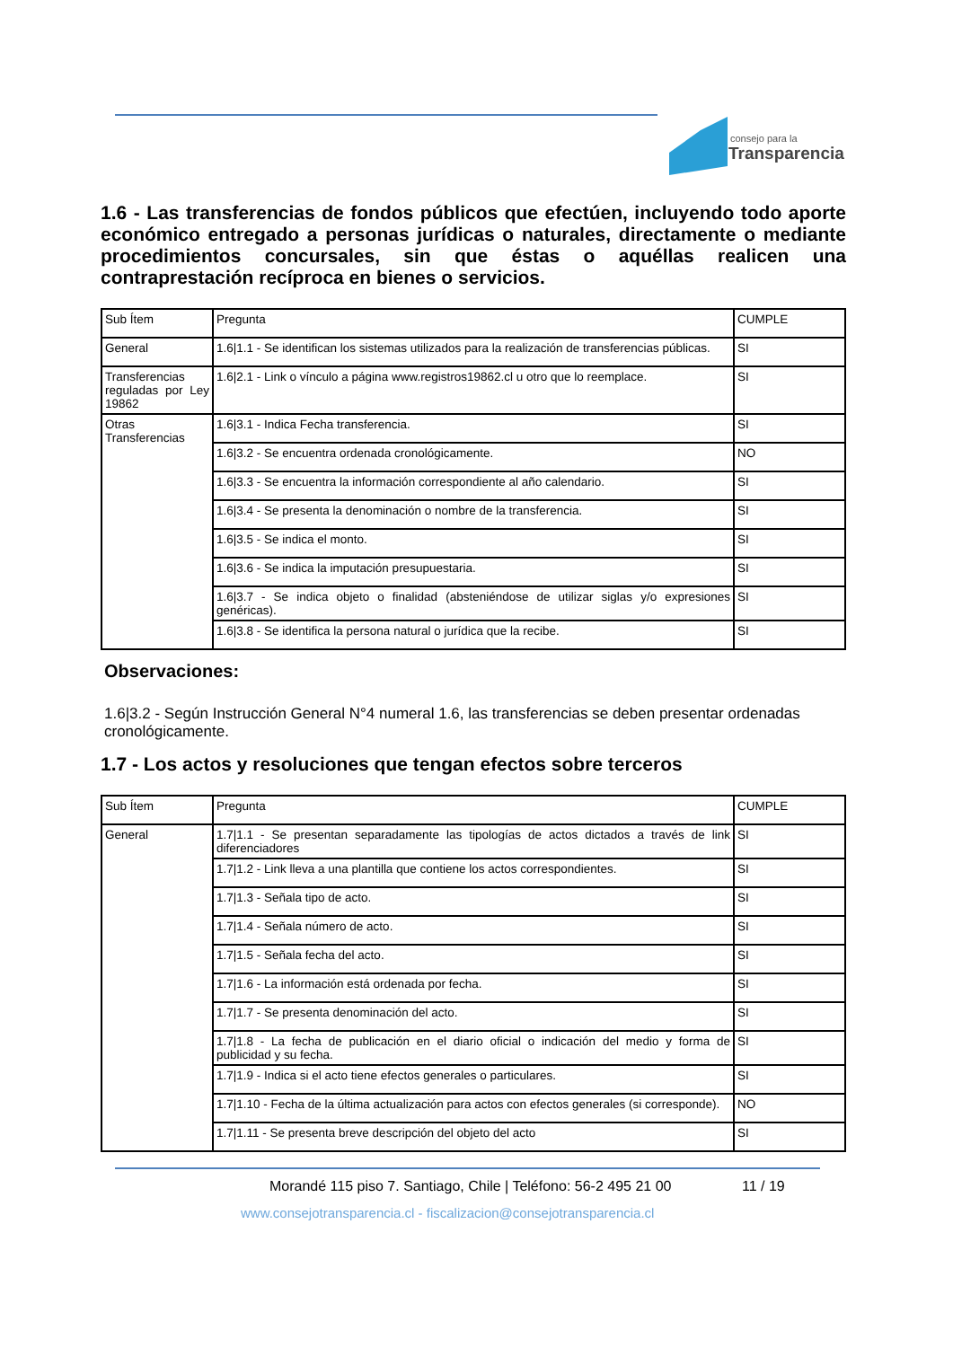consejo para la
Transparencia
1.6 - Las transferencias de fondos públicos que efectúen, incluyendo todo aporte económico entregado a personas jurídicas o naturales, directamente o mediante procedimientos concursales, sin que éstas o aquéllas realicen una contraprestación recíproca en bienes o servicios.
| Sub Ítem | Pregunta | CUMPLE |
| General | 1.6/1.1 - Se identifican los sistemas utilizados para la realización de transferencias públicas. | SI |
| Transferencias reguladas por Ley 19862 | 1.6/2.1 - Link o vínculo a página www.registros19862.cl u otro que lo reemplace. | SI |
| Otras Transferencias | 1.6/3.1 - Indica Fecha transferencia. | SI |
| | 1.6/3.2 - Se encuentra ordenada cronológicamente. | NO |
| | 1.6/3.3 - Se encuentra la información correspondiente al año calendario. | SI |
| | 1.6/3.4 - Se presenta la denominación o nombre de la transferencia. | SI |
| | 1.6/3.5 - Se indica el monto. | SI |
| | 1.6/3.6 - Se indica la imputación presupuestaria. | SI |
| | 1.6/3.7 - Se indica objeto o finalidad (absteniéndose de utilizar siglas y/o expresiones genéricas). | SI |
| | 1.6/3.8 - Se identifica la persona natural o jurídica que la recibe. | SI |
Observaciones:
1.6|3.2 - Según Instrucción General N°4 numeral 1.6, las transferencias se deben presentar ordenadas cronológicamente.
1.7 - Los actos y resoluciones que tengan efectos sobre terceros
| Sub Ítem | Pregunta | CUMPLE |
| General | 1.7/1.1 - Se presentan separadamente las tipologías de actos dictados a través de link diferenciadores | SI |
| | 1.7/1.2 - Link lleva a una plantilla que contiene los actos correspondientes. | SI |
| | 1.7/1.3 - Señala tipo de acto. | SI |
| | 1.7/1.4 - Señala número de acto. | SI |
| | 1.7/1.5 - Señala fecha del acto. | SI |
| | 1.7/1.6 - La información está ordenada por fecha. | SI |
| | 1.7/1.7 - Se presenta denominación del acto. | SI |
| | 1.7/1.8 - La fecha de publicación en el diario oficial o indicación del medio y forma de publicidad y su fecha. | SI |
| | 1.7/1.9 - Indica si el acto tiene efectos generales o particulares. | SI |
| | 1.7/1.10 - Fecha de la última actualización para actos con efectos generales (si corresponde). | NO |
| | 1.7/1.11 - Se presenta breve descripción del objeto del acto | SI |
Morandé 115 piso 7. Santiago, Chile | Teléfono: 56-2 495 21 00
11 / 19
www.consejotransparencia.cl - fiscalizacion@consejotransparencia.cl